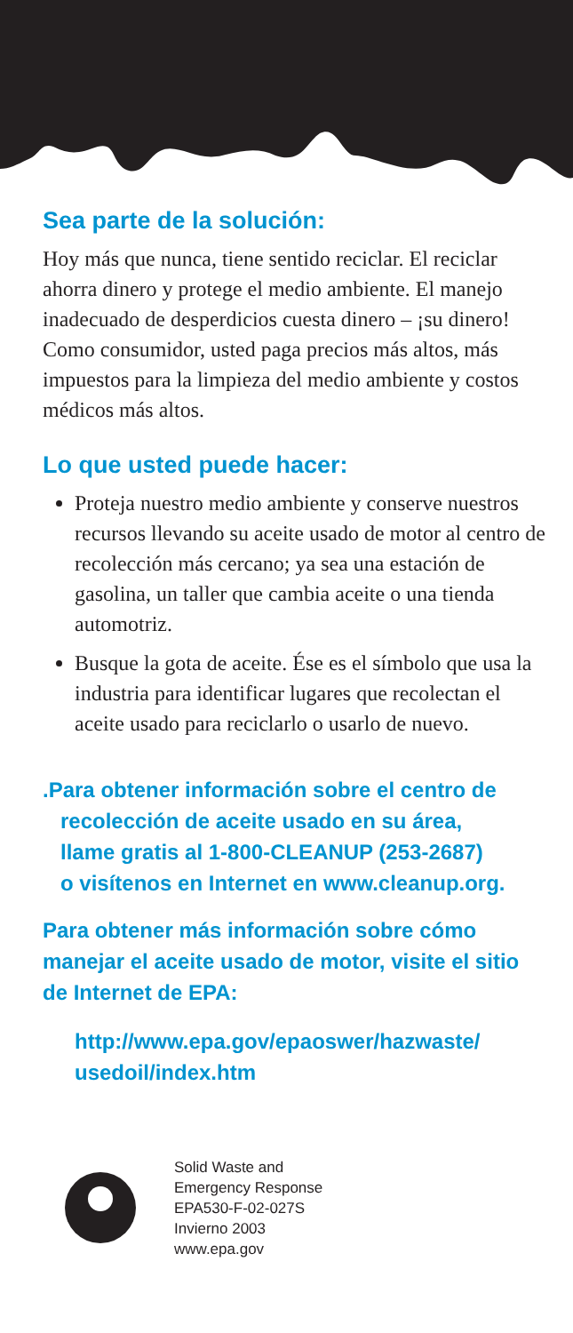Sea parte de la solución:
Hoy más que nunca, tiene sentido reciclar. El reciclar ahorra dinero y protege el medio ambiente. El manejo inadecuado de desperdicios cuesta dinero – ¡su dinero! Como consumidor, usted paga precios más altos, más impuestos para la limpieza del medio ambiente y costos médicos más altos.
Lo que usted puede hacer:
Proteja nuestro medio ambiente y conserve nuestros recursos llevando su aceite usado de motor al centro de recolección más cercano; ya sea una estación de gasolina, un taller que cambia aceite o una tienda automotriz.
Busque la gota de aceite. Ése es el símbolo que usa la industria para identificar lugares que recolectan el aceite usado para reciclarlo o usarlo de nuevo.
.Para obtener información sobre el centro de
recolección de aceite usado en su área,
llame gratis al 1-800-CLEANUP (253-2687)
o visítenos en Internet en www.cleanup.org.
Para obtener más información sobre cómo manejar el aceite usado de motor, visite el sitio de Internet de EPA:
http://www.epa.gov/epaoswer/hazwaste/ usedoil/index.htm
Solid Waste and
Emergency Response
EPA530-F-02-027S
Invierno 2003
www.epa.gov